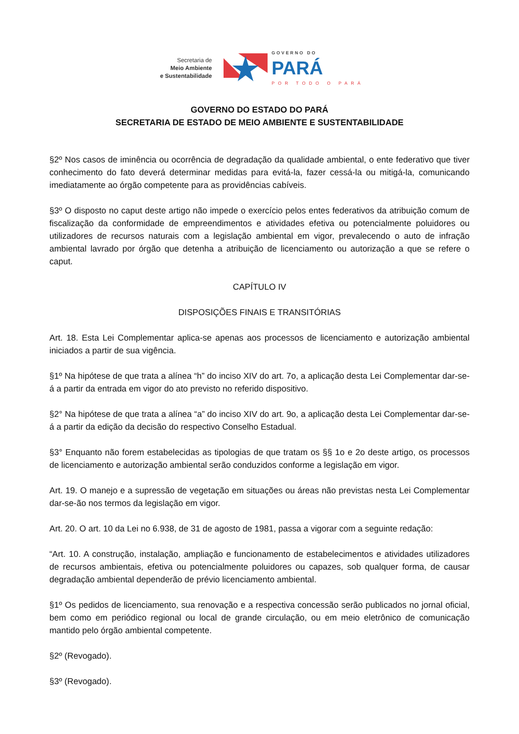Secretaria de
Meio Ambiente
e Sustentabilidade
GOVERNO DO
PARÁ
POR TODO O PARÁ
GOVERNO DO ESTADO DO PARÁ
SECRETARIA DE ESTADO DE MEIO AMBIENTE E SUSTENTABILIDADE
§2º Nos casos de iminência ou ocorrência de degradação da qualidade ambiental, o ente federativo que tiver conhecimento do fato deverá determinar medidas para evitá-la, fazer cessá-la ou mitigá-la, comunicando imediatamente ao órgão competente para as providências cabíveis.
§3º O disposto no caput deste artigo não impede o exercício pelos entes federativos da atribuição comum de fiscalização da conformidade de empreendimentos e atividades efetiva ou potencialmente poluidores ou utilizadores de recursos naturais com a legislação ambiental em vigor, prevalecendo o auto de infração ambiental lavrado por órgão que detenha a atribuição de licenciamento ou autorização a que se refere o caput.
CAPÍTULO IV
DISPOSIÇÕES FINAIS E TRANSITÓRIAS
Art. 18. Esta Lei Complementar aplica-se apenas aos processos de licenciamento e autorização ambiental iniciados a partir de sua vigência.
§1º Na hipótese de que trata a alínea “h” do inciso XIV do art. 7o, a aplicação desta Lei Complementar dar-se-á a partir da entrada em vigor do ato previsto no referido dispositivo.
§2° Na hipótese de que trata a alínea “a” do inciso XIV do art. 9o, a aplicação desta Lei Complementar dar-se-á a partir da edição da decisão do respectivo Conselho Estadual.
§3° Enquanto não forem estabelecidas as tipologias de que tratam os §§ 1o e 2o deste artigo, os processos de licenciamento e autorização ambiental serão conduzidos conforme a legislação em vigor.
Art. 19. O manejo e a supressão de vegetação em situações ou áreas não previstas nesta Lei Complementar dar-se-ão nos termos da legislação em vigor.
Art. 20. O art. 10 da Lei no 6.938, de 31 de agosto de 1981, passa a vigorar com a seguinte redação:
“Art. 10. A construção, instalação, ampliação e funcionamento de estabelecimentos e atividades utilizadores de recursos ambientais, efetiva ou potencialmente poluidores ou capazes, sob qualquer forma, de causar degradação ambiental dependerão de prévio licenciamento ambiental.
§1º Os pedidos de licenciamento, sua renovação e a respectiva concessão serão publicados no jornal oficial, bem como em periódico regional ou local de grande circulação, ou em meio eletrônico de comunicação mantido pelo órgão ambiental competente.
§2º (Revogado).
§3º (Revogado).